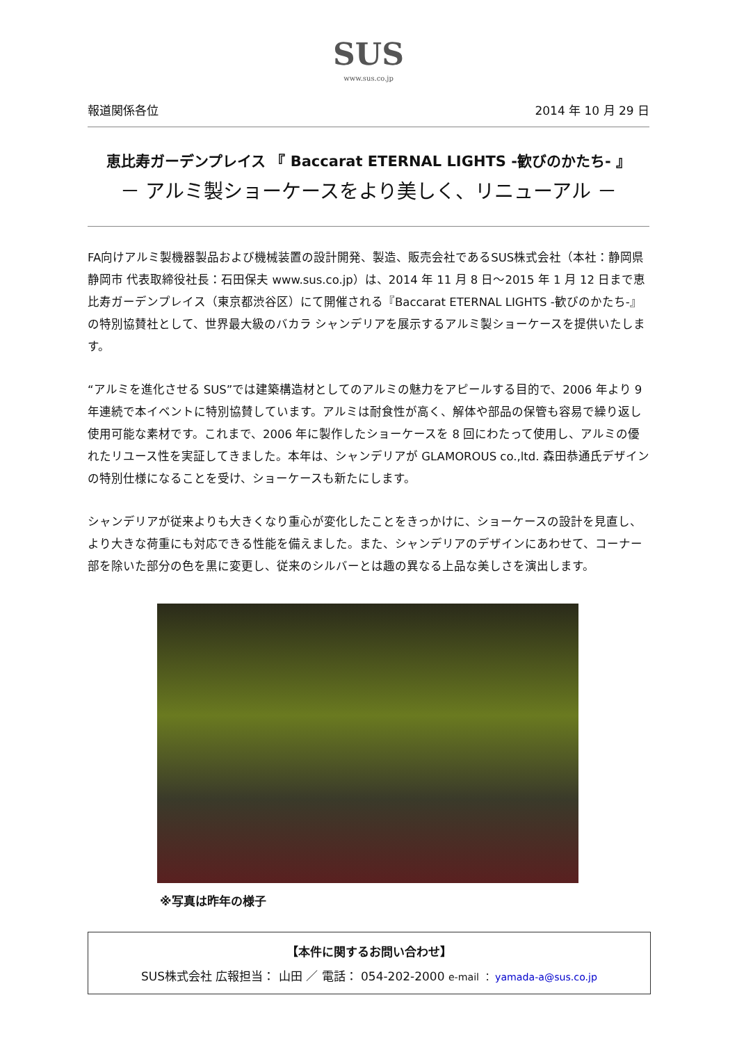SUS
www.sus.co.jp
報道関係各位 2014 年 10 月 29 日
恵比寿ガーデンプレイス 『 Baccarat ETERNAL LIGHTS -歓びのかたち- 』
－ アルミ製ショーケースをより美しく、リニューアル －
FA向けアルミ製機器製品および機械装置の設計開発、製造、販売会社であるSUS株式会社（本社：静岡県静岡市 代表取締役社長：石田保夫 www.sus.co.jp）は、2014 年 11 月 8 日～2015 年 1 月 12 日まで恵比寿ガーデンプレイス（東京都渋谷区）にて開催される『Baccarat ETERNAL LIGHTS -歓びのかたち-』の特別協賛社として、世界最大級のバカラ シャンデリアを展示するアルミ製ショーケースを提供いたします。
“アルミを進化させる SUS”では建築構造材としてのアルミの魅力をアピールする目的で、2006 年より 9 年連続で本イベントに特別協賛しています。アルミは耐食性が高く、解体や部品の保管も容易で繰り返し使用可能な素材です。これまで、2006 年に製作したショーケースを 8 回にわたって使用し、アルミの優れたリユース性を実証してきました。本年は、シャンデリアが GLAMOROUS co.,ltd. 森田恭通氏デザインの特別仕様になることを受け、ショーケースも新たにします。
シャンデリアが従来よりも大きくなり重心が変化したことをきっかけに、ショーケースの設計を見直し、より大きな荷重にも対応できる性能を備えました。また、シャンデリアのデザインにあわせて、コーナー部を除いた部分の色を黒に変更し、従来のシルバーとは趣の異なる上品な美しさを演出します。
※写真は昨年の様子
【本件に関するお問い合わせ】
SUS株式会社 広報担当： 山田 ／ 電話： 054-202-2000 e-mail ： yamada-a@sus.co.jp